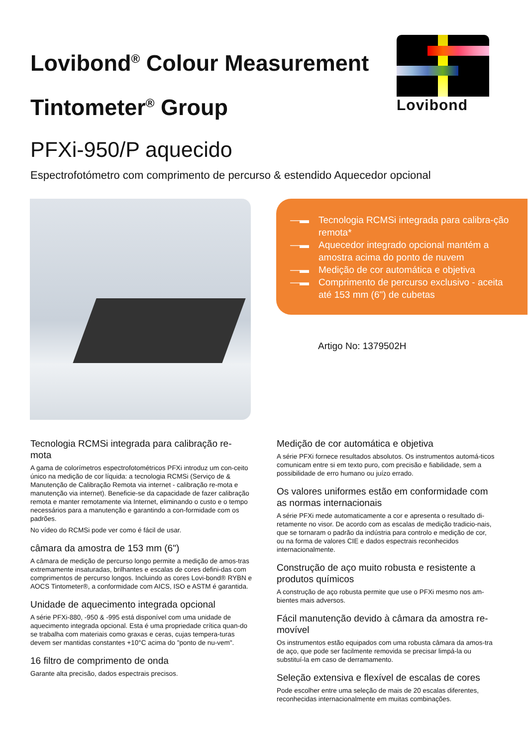Lovibond<sup>®</sup> Colour Measurement
Tintometer<sup>®</sup> Group
Lovibond
PFXi-950/P aquecido
Espectrofotómetro com comprimento de percurso & estendido Aquecedor opcional
—▬ Tecnologia RCMSi integrada para calibra-ção remota*
—▬ Aquecedor integrado opcional mantém a amostra acima do ponto de nuvem
—▬ Medição de cor automática e objetiva
—▬ Comprimento de percurso exclusivo - aceita até 153 mm (6") de cubetas
Artigo No: 1379502H
Tecnologia RCMSi integrada para calibração re-mota
A gama de colorímetros espectrofotométricos PFXi introduz um con-ceito único na medição de cor líquida: a tecnologia RCMSi (Serviço de & Manutenção de Calibração Remota via internet - calibração re-mota e manutenção via internet). Beneficie-se da capacidade de fazer calibração remota e manter remotamente via Internet, eliminando o custo e o tempo necessários para a manutenção e garantindo a con-formidade com os padrões.
No vídeo do RCMSi pode ver como é fácil de usar.
câmara da amostra de 153 mm (6")
A câmara de medição de percurso longo permite a medição de amos-tras extremamente insaturadas, brilhantes e escalas de cores defini-das com comprimentos de percurso longos. Incluindo as cores Lovi-bond® RYBN e AOCS Tintometer®, a conformidade com AICS, ISO e ASTM é garantida.
Unidade de aquecimento integrada opcional
A série PFXi-880, -950 & -995 está disponível com uma unidade de aquecimento integrada opcional. Esta é uma propriedade crítica quan-do se trabalha com materiais como graxas e ceras, cujas tempera-turas devem ser mantidas constantes +10°C acima do "ponto de nu-vem".
16 filtro de comprimento de onda
Garante alta precisão, dados espectrais precisos.
Medição de cor automática e objetiva
A série PFXi fornece resultados absolutos. Os instrumentos automá-ticos comunicam entre si em texto puro, com precisão e fiabilidade, sem a possibilidade de erro humano ou juízo errado.
Os valores uniformes estão em conformidade com as normas internacionais
A série PFXi mede automaticamente a cor e apresenta o resultado di-retamente no visor. De acordo com as escalas de medição tradicio-nais, que se tornaram o padrão da indústria para controlo e medição de cor, ou na forma de valores CIE e dados espectrais reconhecidos internacionalmente.
Construção de aço muito robusta e resistente a produtos químicos
A construção de aço robusta permite que use o PFXi mesmo nos am-bientes mais adversos.
Fácil manutenção devido à câmara da amostra re-movível
Os instrumentos estão equipados com uma robusta câmara da amos-tra de aço, que pode ser facilmente removida se precisar limpá-la ou substituí-la em caso de derramamento.
Seleção extensiva e flexível de escalas de cores
Pode escolher entre uma seleção de mais de 20 escalas diferentes, reconhecidas internacionalmente em muitas combinações.